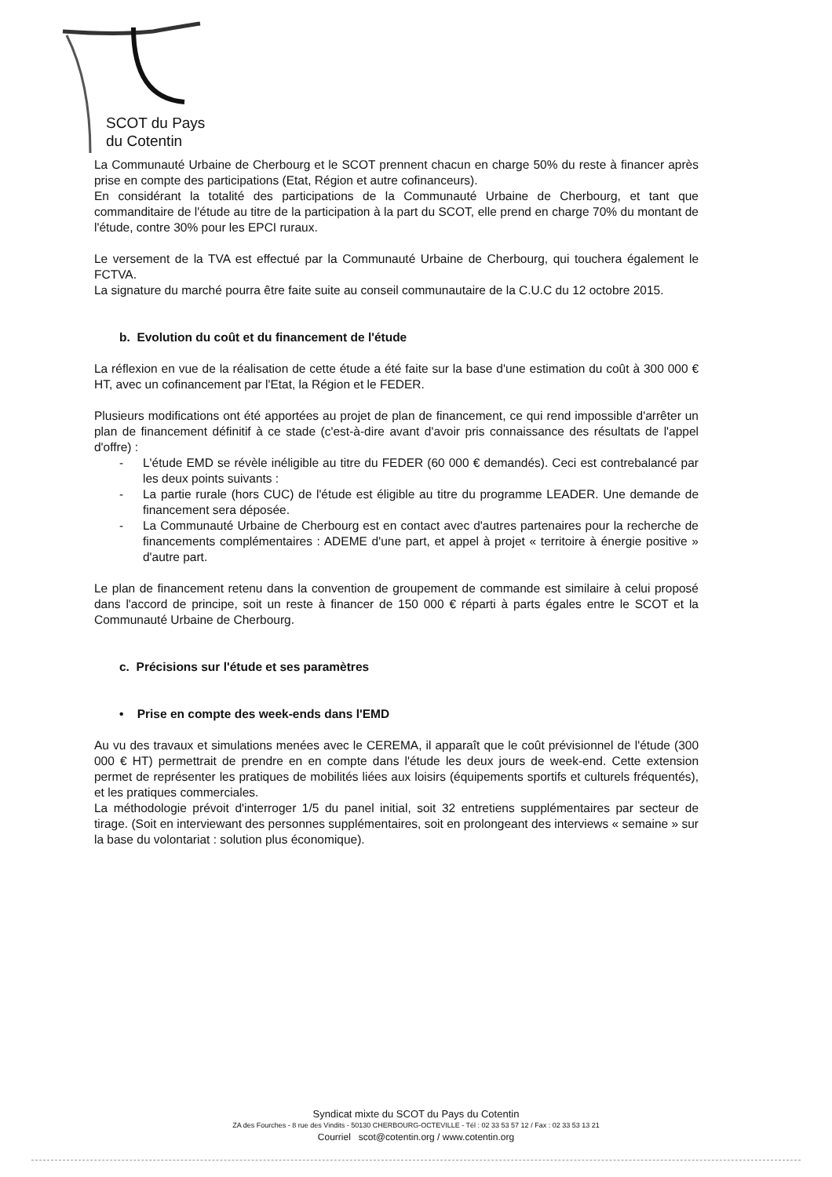SCOT du Pays
du Cotentin
La Communauté Urbaine de Cherbourg et le SCOT prennent chacun en charge 50% du reste à financer après prise en compte des participations (Etat, Région et autre cofinanceurs).
En considérant la totalité des participations de la Communauté Urbaine de Cherbourg, et tant que commanditaire de l'étude au titre de la participation à la part du SCOT, elle prend en charge 70% du montant de l'étude, contre 30% pour les EPCI ruraux.
Le versement de la TVA est effectué par la Communauté Urbaine de Cherbourg, qui touchera également le FCTVA.
La signature du marché pourra être faite suite au conseil communautaire de la C.U.C du 12 octobre 2015.
b. Evolution du coût et du financement de l'étude
La réflexion en vue de la réalisation de cette étude a été faite sur la base d'une estimation du coût à 300 000 € HT, avec un cofinancement par l'Etat, la Région et le FEDER.
Plusieurs modifications ont été apportées au projet de plan de financement, ce qui rend impossible d'arrêter un plan de financement définitif à ce stade (c'est-à-dire avant d'avoir pris connaissance des résultats de l'appel d'offre) :
- L'étude EMD se révèle inéligible au titre du FEDER (60 000 € demandés). Ceci est contrebalancé par les deux points suivants :
- La partie rurale (hors CUC) de l'étude est éligible au titre du programme LEADER. Une demande de financement sera déposée.
- La Communauté Urbaine de Cherbourg est en contact avec d'autres partenaires pour la recherche de financements complémentaires : ADEME d'une part, et appel à projet « territoire à énergie positive » d'autre part.
Le plan de financement retenu dans la convention de groupement de commande est similaire à celui proposé dans l'accord de principe, soit un reste à financer de 150 000 € réparti à parts égales entre le SCOT et la Communauté Urbaine de Cherbourg.
c. Précisions sur l'étude et ses paramètres
• Prise en compte des week-ends dans l'EMD
Au vu des travaux et simulations menées avec le CEREMA, il apparaît que le coût prévisionnel de l'étude (300 000 € HT) permettrait de prendre en en compte dans l'étude les deux jours de week-end. Cette extension permet de représenter les pratiques de mobilités liées aux loisirs (équipements sportifs et culturels fréquentés), et les pratiques commerciales.
La méthodologie prévoit d'interroger 1/5 du panel initial, soit 32 entretiens supplémentaires par secteur de tirage. (Soit en interviewant des personnes supplémentaires, soit en prolongeant des interviews « semaine » sur la base du volontariat : solution plus économique).
Syndicat mixte du SCOT du Pays du Cotentin
ZA des Fourches - 8 rue des Vindits - 50130 CHERBOURG-OCTEVILLE - Tél : 02 33 53 57 12 / Fax : 02 33 53 13 21
Courriel scot@cotentin.org / www.cotentin.org